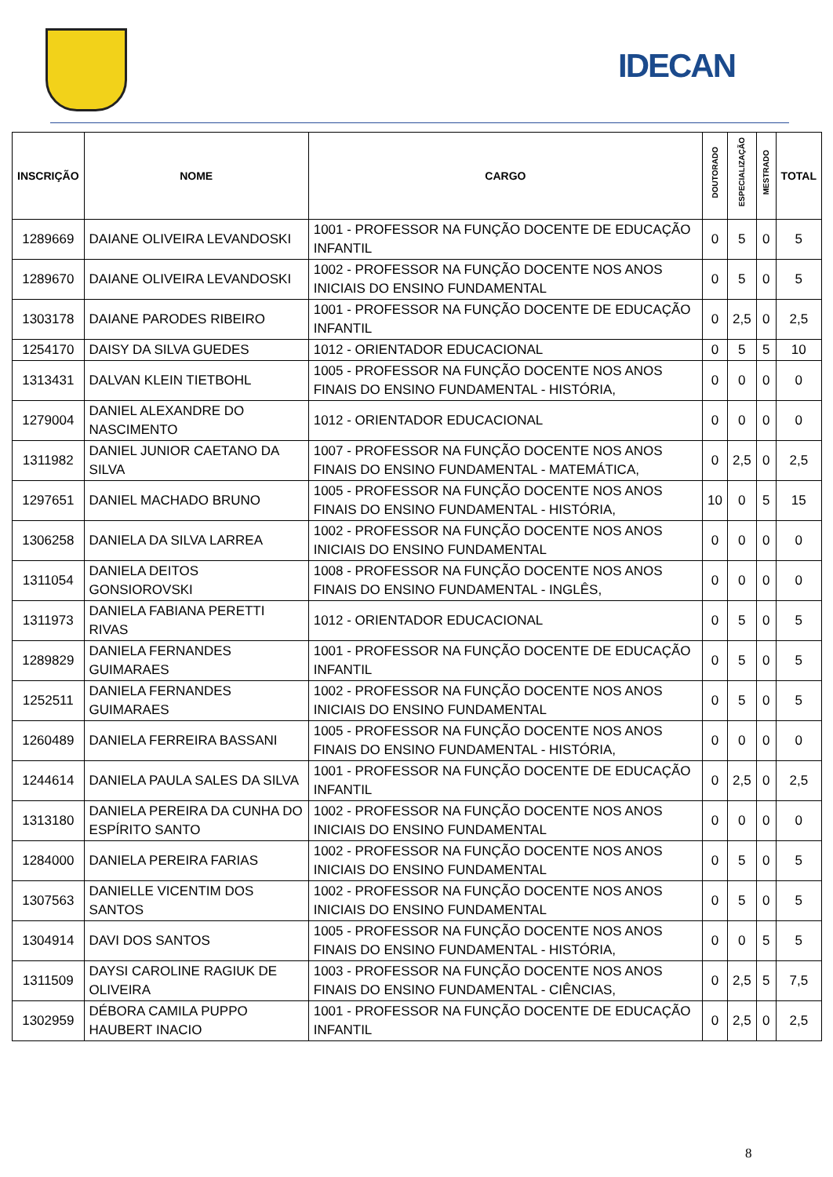IDECAN
| INSCRIÇÃO | NOME | CARGO | DOUTORADO | ESPECIALIZAÇÃO | MESTRADO | TOTAL |
| --- | --- | --- | --- | --- | --- | --- |
| 1289669 | DAIANE OLIVEIRA LEVANDOSKI | 1001 - PROFESSOR NA FUNÇÃO DOCENTE DE EDUCAÇÃO INFANTIL | 0 | 5 | 0 | 5 |
| 1289670 | DAIANE OLIVEIRA LEVANDOSKI | 1002 - PROFESSOR NA FUNÇÃO DOCENTE NOS ANOS INICIAIS DO ENSINO FUNDAMENTAL | 0 | 5 | 0 | 5 |
| 1303178 | DAIANE PARODES RIBEIRO | 1001 - PROFESSOR NA FUNÇÃO DOCENTE DE EDUCAÇÃO INFANTIL | 0 | 2,5 | 0 | 2,5 |
| 1254170 | DAISY DA SILVA GUEDES | 1012 - ORIENTADOR EDUCACIONAL | 0 | 5 | 5 | 10 |
| 1313431 | DALVAN KLEIN TIETBOHL | 1005 - PROFESSOR NA FUNÇÃO DOCENTE NOS ANOS FINAIS DO ENSINO FUNDAMENTAL - HISTÓRIA, | 0 | 0 | 0 | 0 |
| 1279004 | DANIEL ALEXANDRE DO NASCIMENTO | 1012 - ORIENTADOR EDUCACIONAL | 0 | 0 | 0 | 0 |
| 1311982 | DANIEL JUNIOR CAETANO DA SILVA | 1007 - PROFESSOR NA FUNÇÃO DOCENTE NOS ANOS FINAIS DO ENSINO FUNDAMENTAL - MATEMÁTICA, | 0 | 2,5 | 0 | 2,5 |
| 1297651 | DANIEL MACHADO BRUNO | 1005 - PROFESSOR NA FUNÇÃO DOCENTE NOS ANOS FINAIS DO ENSINO FUNDAMENTAL - HISTÓRIA, | 10 | 0 | 5 | 15 |
| 1306258 | DANIELA DA SILVA LARREA | 1002 - PROFESSOR NA FUNÇÃO DOCENTE NOS ANOS INICIAIS DO ENSINO FUNDAMENTAL | 0 | 0 | 0 | 0 |
| 1311054 | DANIELA DEITOS GONSIOROVSKI | 1008 - PROFESSOR NA FUNÇÃO DOCENTE NOS ANOS FINAIS DO ENSINO FUNDAMENTAL - INGLÊS, | 0 | 0 | 0 | 0 |
| 1311973 | DANIELA FABIANA PERETTI RIVAS | 1012 - ORIENTADOR EDUCACIONAL | 0 | 5 | 0 | 5 |
| 1289829 | DANIELA FERNANDES GUIMARAES | 1001 - PROFESSOR NA FUNÇÃO DOCENTE DE EDUCAÇÃO INFANTIL | 0 | 5 | 0 | 5 |
| 1252511 | DANIELA FERNANDES GUIMARAES | 1002 - PROFESSOR NA FUNÇÃO DOCENTE NOS ANOS INICIAIS DO ENSINO FUNDAMENTAL | 0 | 5 | 0 | 5 |
| 1260489 | DANIELA FERREIRA BASSANI | 1005 - PROFESSOR NA FUNÇÃO DOCENTE NOS ANOS FINAIS DO ENSINO FUNDAMENTAL - HISTÓRIA, | 0 | 0 | 0 | 0 |
| 1244614 | DANIELA PAULA SALES DA SILVA | 1001 - PROFESSOR NA FUNÇÃO DOCENTE DE EDUCAÇÃO INFANTIL | 0 | 2,5 | 0 | 2,5 |
| 1313180 | DANIELA PEREIRA DA CUNHA DO ESPÍRITO SANTO | 1002 - PROFESSOR NA FUNÇÃO DOCENTE NOS ANOS INICIAIS DO ENSINO FUNDAMENTAL | 0 | 0 | 0 | 0 |
| 1284000 | DANIELA PEREIRA FARIAS | 1002 - PROFESSOR NA FUNÇÃO DOCENTE NOS ANOS INICIAIS DO ENSINO FUNDAMENTAL | 0 | 5 | 0 | 5 |
| 1307563 | DANIELLE VICENTIM DOS SANTOS | 1002 - PROFESSOR NA FUNÇÃO DOCENTE NOS ANOS INICIAIS DO ENSINO FUNDAMENTAL | 0 | 5 | 0 | 5 |
| 1304914 | DAVI DOS SANTOS | 1005 - PROFESSOR NA FUNÇÃO DOCENTE NOS ANOS FINAIS DO ENSINO FUNDAMENTAL - HISTÓRIA, | 0 | 0 | 5 | 5 |
| 1311509 | DAYSI CAROLINE RAGIUK DE OLIVEIRA | 1003 - PROFESSOR NA FUNÇÃO DOCENTE NOS ANOS FINAIS DO ENSINO FUNDAMENTAL - CIÊNCIAS, | 0 | 2,5 | 5 | 7,5 |
| 1302959 | DÉBORA CAMILA PUPPO HAUBERT INACIO | 1001 - PROFESSOR NA FUNÇÃO DOCENTE DE EDUCAÇÃO INFANTIL | 0 | 2,5 | 0 | 2,5 |
8